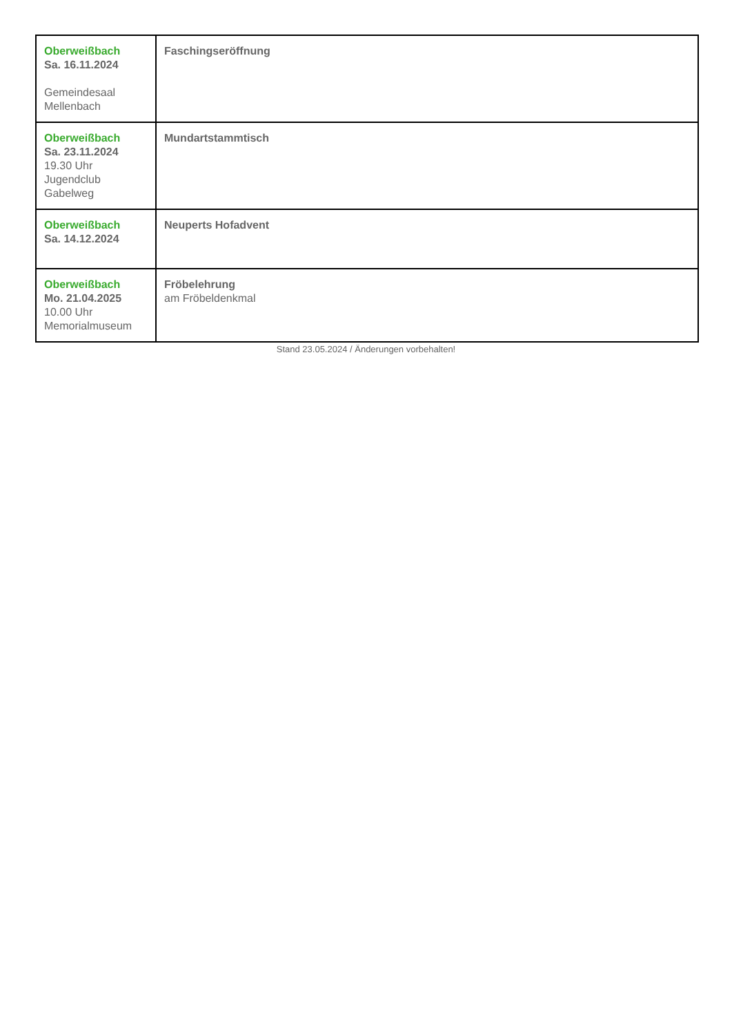| Oberweißbach Sa. 16.11.2024 Gemeindesaal Mellenbach | Faschingseröffnung |
| Oberweißbach Sa. 23.11.2024 19.30 Uhr Jugendclub Gabelweg | Mundartstammtisch |
| Oberweißbach Sa. 14.12.2024 | Neuperts Hofadvent |
| Oberweißbach Mo. 21.04.2025 10.00 Uhr Memorialmuseum | Fröbelehrung am Fröbeldenkmal |
Stand 23.05.2024 / Änderungen vorbehalten!